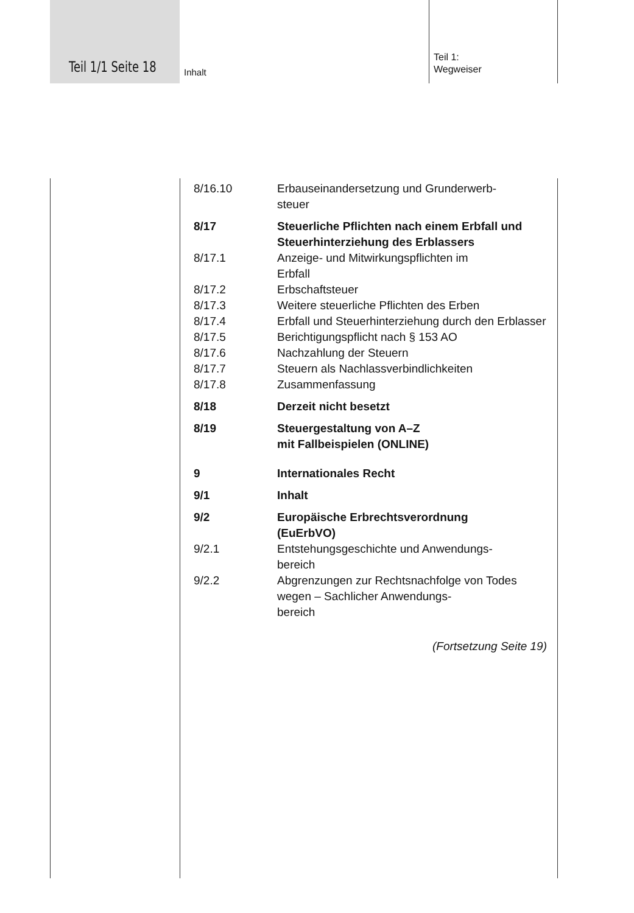Teil 1/1 Seite 18 Inhalt
Teil 1:
Wegweiser
8/16.10 Erbauseinandersetzung und Grunderwerb-
steuer
8/17 Steuerliche Pflichten nach einem Erbfall und Steuerhinterziehung des Erblassers
8/17.1 Anzeige- und Mitwirkungspflichten im
Erbfall
8/17.2 Erbschaftsteuer
8/17.3 Weitere steuerliche Pflichten des Erben
8/17.4 Erbfall und Steuerhinterziehung durch den Erblasser
8/17.5 Berichtigungspflicht nach § 153 AO
8/17.6 Nachzahlung der Steuern
8/17.7 Steuern als Nachlassverbindlichkeiten
8/17.8 Zusammenfassung
8/18 Derzeit nicht besetzt
8/19 Steuergestaltung von A–Z
mit Fallbeispielen (ONLINE)
9 Internationales Recht
9/1 Inhalt
9/2 Europäische Erbrechtsverordnung
(EuErbVO)
9/2.1 Entstehungsgeschichte und Anwendungs-
bereich
9/2.2 Abgrenzungen zur Rechtsnachfolge von Todes wegen – Sachlicher Anwendungs-
bereich
(Fortsetzung Seite 19)